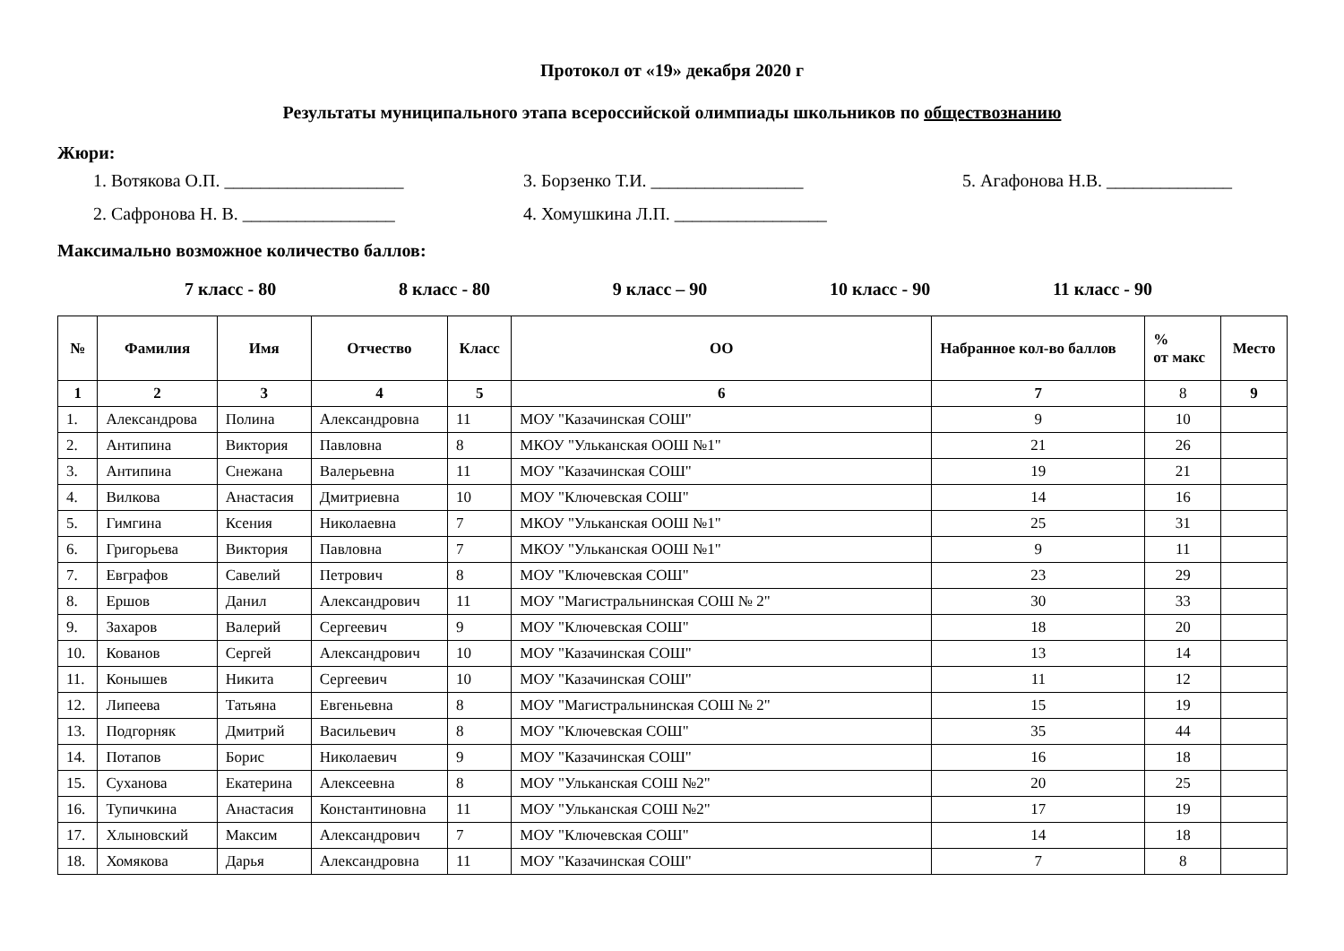Протокол от «19» декабря 2020 г
Результаты муниципального этапа всероссийской олимпиады школьников по обществознанию
Жюри:
1. Вотякова О.П. ____________________
3. Борзенко Т.И. _________________
5. Агафонова Н.В. ______________
2. Сафронова Н. В. _________________
4. Хомушкина Л.П. _________________
Максимально возможное количество баллов:
7 класс - 80 8 класс - 80 9 класс – 90 10 класс - 90 11 класс - 90
| № | Фамилия | Имя | Отчество | Класс | ОО | Набранное кол-во баллов | % от макс | Место |
| --- | --- | --- | --- | --- | --- | --- | --- | --- |
| 1 | 2 | 3 | 4 | 5 | 6 | 7 | 8 | 9 |
| 1. | Александрова | Полина | Александровна | 11 | МОУ "Казачинская СОШ" | 9 | 10 | |
| 2. | Антипина | Виктория | Павловна | 8 | МКОУ "Ульканская ООШ №1" | 21 | 26 | |
| 3. | Антипина | Снежана | Валерьевна | 11 | МОУ "Казачинская СОШ" | 19 | 21 | |
| 4. | Вилкова | Анастасия | Дмитриевна | 10 | МОУ "Ключевская СОШ" | 14 | 16 | |
| 5. | Гимгина | Ксения | Николаевна | 7 | МКОУ "Ульканская ООШ №1" | 25 | 31 | |
| 6. | Григорьева | Виктория | Павловна | 7 | МКОУ "Ульканская ООШ №1" | 9 | 11 | |
| 7. | Евграфов | Савелий | Петрович | 8 | МОУ "Ключевская СОШ" | 23 | 29 | |
| 8. | Ершов | Данил | Александрович | 11 | МОУ "Магистральнинская СОШ № 2" | 30 | 33 | |
| 9. | Захаров | Валерий | Сергеевич | 9 | МОУ "Ключевская СОШ" | 18 | 20 | |
| 10. | Кованов | Сергей | Александрович | 10 | МОУ "Казачинская СОШ" | 13 | 14 | |
| 11. | Конышев | Никита | Сергеевич | 10 | МОУ "Казачинская СОШ" | 11 | 12 | |
| 12. | Липеева | Татьяна | Евгеньевна | 8 | МОУ "Магистральнинская СОШ № 2" | 15 | 19 | |
| 13. | Подгорняк | Дмитрий | Васильевич | 8 | МОУ "Ключевская СОШ" | 35 | 44 | |
| 14. | Потапов | Борис | Николаевич | 9 | МОУ "Казачинская СОШ" | 16 | 18 | |
| 15. | Суханова | Екатерина | Алексеевна | 8 | МОУ "Ульканская СОШ №2" | 20 | 25 | |
| 16. | Тупичкина | Анастасия | Константиновна | 11 | МОУ "Ульканская СОШ №2" | 17 | 19 | |
| 17. | Хлыновский | Максим | Александрович | 7 | МОУ "Ключевская СОШ" | 14 | 18 | |
| 18. | Хомякова | Дарья | Александровна | 11 | МОУ "Казачинская СОШ" | 7 | 8 | |